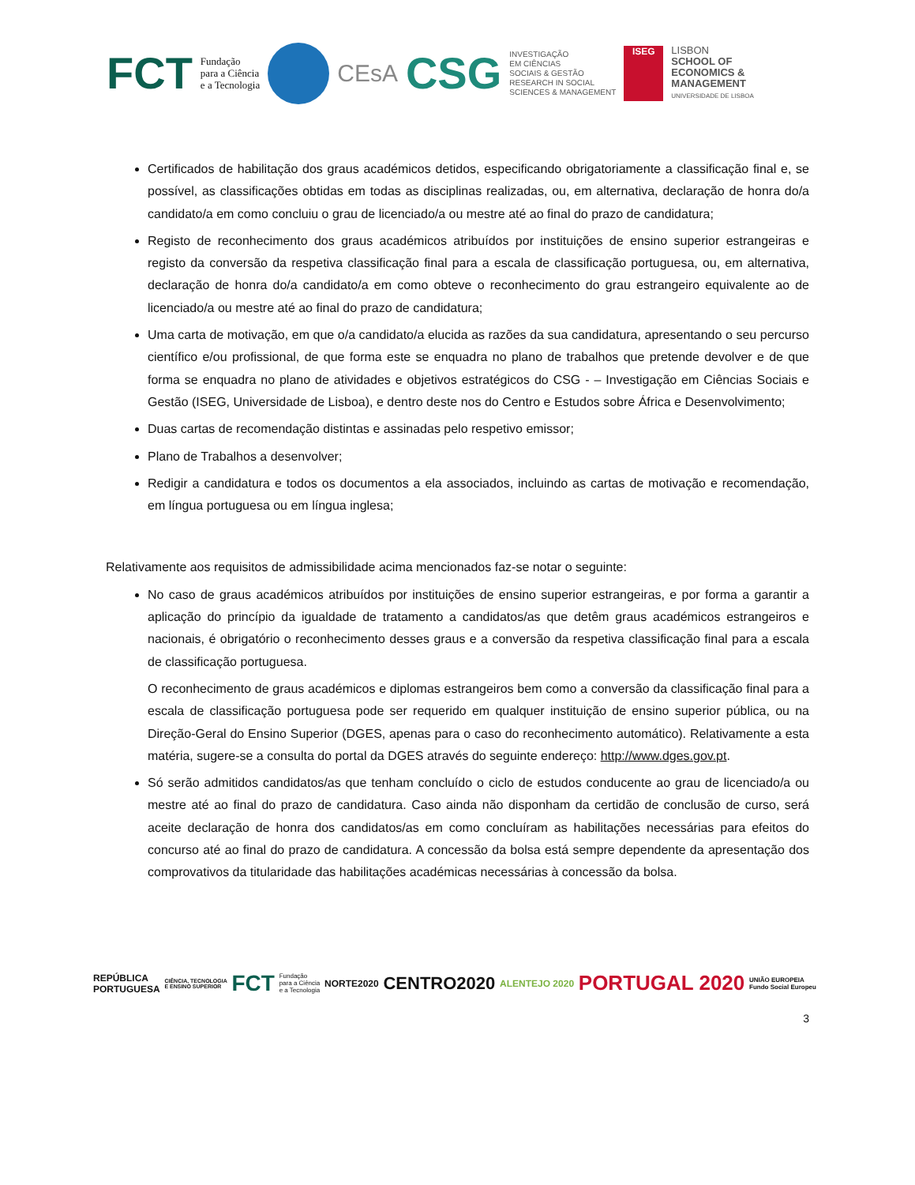FCT Fundação
para a Ciência
e a Tecnologia
CEsA CSG INVESTIGAÇÃO
EM CIÊNCIAS
SOCIAIS & GESTÃO
RESEARCH IN SOCIAL
SCIENCES & MANAGEMENT
ISEG
LISBON
SCHOOL OF
ECONOMICS &
MANAGEMENT
UNIVERSIDADE DE LISBOA
Certificados de habilitação dos graus académicos detidos, especificando obrigatoriamente a classificação final e, se possível, as classificações obtidas em todas as disciplinas realizadas, ou, em alternativa, declaração de honra do/a candidato/a em como concluiu o grau de licenciado/a ou mestre até ao final do prazo de candidatura;
Registo de reconhecimento dos graus académicos atribuídos por instituições de ensino superior estrangeiras e registo da conversão da respetiva classificação final para a escala de classificação portuguesa, ou, em alternativa, declaração de honra do/a candidato/a em como obteve o reconhecimento do grau estrangeiro equivalente ao de licenciado/a ou mestre até ao final do prazo de candidatura;
Uma carta de motivação, em que o/a candidato/a elucida as razões da sua candidatura, apresentando o seu percurso científico e/ou profissional, de que forma este se enquadra no plano de trabalhos que pretende devolver e de que forma se enquadra no plano de atividades e objetivos estratégicos do CSG - – Investigação em Ciências Sociais e Gestão (ISEG, Universidade de Lisboa), e dentro deste nos do Centro e Estudos sobre África e Desenvolvimento;
Duas cartas de recomendação distintas e assinadas pelo respetivo emissor;
Plano de Trabalhos a desenvolver;
Redigir a candidatura e todos os documentos a ela associados, incluindo as cartas de motivação e recomendação, em língua portuguesa ou em língua inglesa;
Relativamente aos requisitos de admissibilidade acima mencionados faz-se notar o seguinte:
No caso de graus académicos atribuídos por instituições de ensino superior estrangeiras, e por forma a garantir a aplicação do princípio da igualdade de tratamento a candidatos/as que detêm graus académicos estrangeiros e nacionais, é obrigatório o reconhecimento desses graus e a conversão da respetiva classificação final para a escala de classificação portuguesa.
O reconhecimento de graus académicos e diplomas estrangeiros bem como a conversão da classificação final para a escala de classificação portuguesa pode ser requerido em qualquer instituição de ensino superior pública, ou na Direção-Geral do Ensino Superior (DGES, apenas para o caso do reconhecimento automático). Relativamente a esta matéria, sugere-se a consulta do portal da DGES através do seguinte endereço: http://www.dges.gov.pt.
Só serão admitidos candidatos/as que tenham concluído o ciclo de estudos conducente ao grau de licenciado/a ou mestre até ao final do prazo de candidatura. Caso ainda não disponham da certidão de conclusão de curso, será aceite declaração de honra dos candidatos/as em como concluíram as habilitações necessárias para efeitos do concurso até ao final do prazo de candidatura. A concessão da bolsa está sempre dependente da apresentação dos comprovativos da titularidade das habilitações académicas necessárias à concessão da bolsa.
REPÚBLICA
PORTUGUESA CIÊNCIA, TECNOLOGIA
E ENSINO SUPERIOR FCT Fundação
para a Ciência
e a Tecnologia NORTE2020 CENTRO2020 ALENTEJO 2020 PORTUGAL 2020 UNIÃO EUROPEIA
Fundo Social Europeu
3